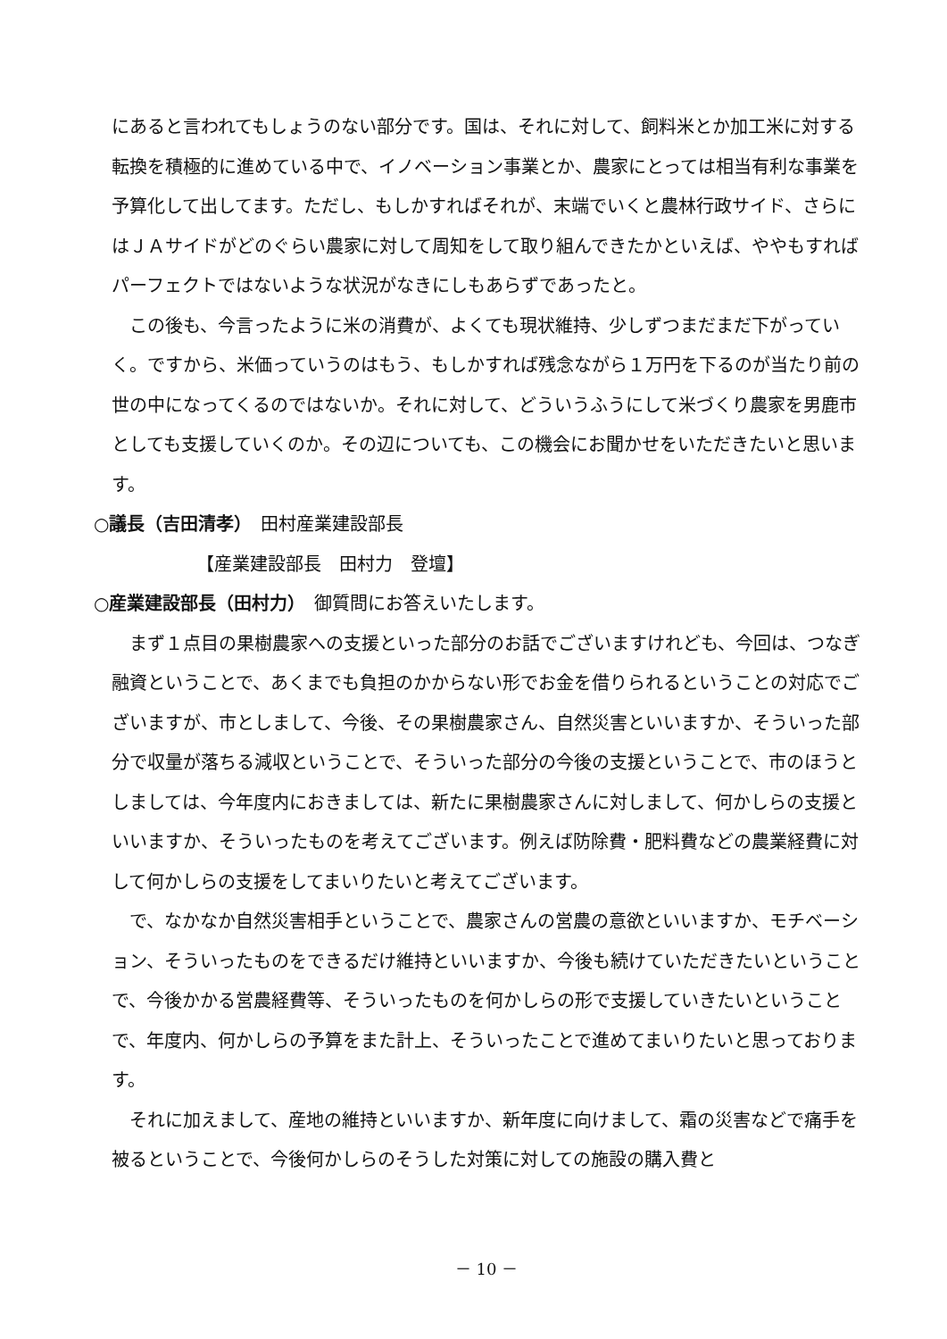にあると言われてもしょうのない部分です。国は、それに対して、飼料米とか加工米に対する転換を積極的に進めている中で、イノベーション事業とか、農家にとっては相当有利な事業を予算化して出してます。ただし、もしかすればそれが、末端でいくと農林行政サイド、さらにはＪＡサイドがどのぐらい農家に対して周知をして取り組んできたかといえば、ややもすればパーフェクトではないような状況がなきにしもあらずであったと。
この後も、今言ったように米の消費が、よくても現状維持、少しずつまだまだ下がっていく。ですから、米価っていうのはもう、もしかすれば残念ながら１万円を下るのが当たり前の世の中になってくるのではないか。それに対して、どういうふうにして米づくり農家を男鹿市としても支援していくのか。その辺についても、この機会にお聞かせをいただきたいと思います。
○議長（吉田清孝）　田村産業建設部長
【産業建設部長　田村力　登壇】
○産業建設部長（田村力）　御質問にお答えいたします。
まず１点目の果樹農家への支援といった部分のお話でございますけれども、今回は、つなぎ融資ということで、あくまでも負担のかからない形でお金を借りられるということの対応でございますが、市としまして、今後、その果樹農家さん、自然災害といいますか、そういった部分で収量が落ちる減収ということで、そういった部分の今後の支援ということで、市のほうとしましては、今年度内におきましては、新たに果樹農家さんに対しまして、何かしらの支援といいますか、そういったものを考えてございます。例えば防除費・肥料費などの農業経費に対して何かしらの支援をしてまいりたいと考えてございます。
で、なかなか自然災害相手ということで、農家さんの営農の意欲といいますか、モチベーション、そういったものをできるだけ維持といいますか、今後も続けていただきたいということで、今後かかる営農経費等、そういったものを何かしらの形で支援していきたいということで、年度内、何かしらの予算をまた計上、そういったことで進めてまいりたいと思っております。
それに加えまして、産地の維持といいますか、新年度に向けまして、霜の災害などで痛手を被るということで、今後何かしらのそうした対策に対しての施設の購入費と
－ 10 －